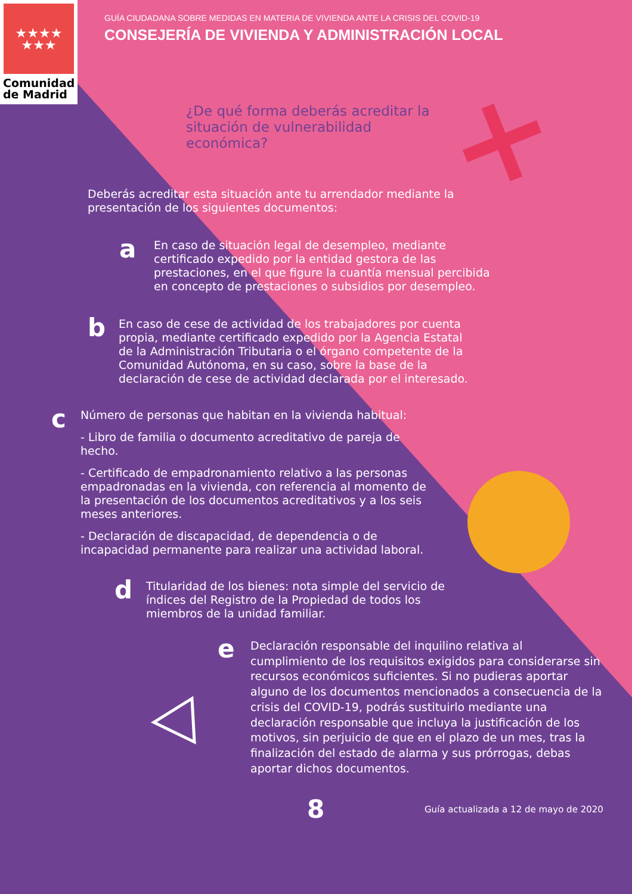★★★★
★★★
Comunidad
de Madrid
GUÍA CIUDADANA SOBRE MEDIDAS EN MATERIA DE VIVIENDA ANTE LA CRISIS DEL COVID-19
CONSEJERÍA DE VIVIENDA Y ADMINISTRACIÓN LOCAL
¿De qué forma deberás acreditar la situación de vulnerabilidad económica?
Deberás acreditar esta situación ante tu arrendador mediante la presentación de los siguientes documentos:
a
En caso de situación legal de desempleo, mediante certificado expedido por la entidad gestora de las prestaciones, en el que figure la cuantía mensual percibida en concepto de prestaciones o subsidios por desempleo.
b
En caso de cese de actividad de los trabajadores por cuenta propia, mediante certificado expedido por la Agencia Estatal de la Administración Tributaria o el órgano competente de la Comunidad Autónoma, en su caso, sobre la base de la declaración de cese de actividad declarada por el interesado.
c
Número de personas que habitan en la vivienda habitual:
- Libro de familia o documento acreditativo de pareja de hecho.
- Certificado de empadronamiento relativo a las personas empadronadas en la vivienda, con referencia al momento de la presentación de los documentos acreditativos y a los seis meses anteriores.
- Declaración de discapacidad, de dependencia o de incapacidad permanente para realizar una actividad laboral.
d
Titularidad de los bienes: nota simple del servicio de índices del Registro de la Propiedad de todos los miembros de la unidad familiar.
e
Declaración responsable del inquilino relativa al cumplimiento de los requisitos exigidos para considerarse sin recursos económicos suficientes. Si no pudieras aportar alguno de los documentos mencionados a consecuencia de la crisis del COVID-19, podrás sustituirlo mediante una declaración responsable que incluya la justificación de los motivos, sin perjuicio de que en el plazo de un mes, tras la finalización del estado de alarma y sus prórrogas, debas aportar dichos documentos.
8
Guía actualizada a 12 de mayo de 2020